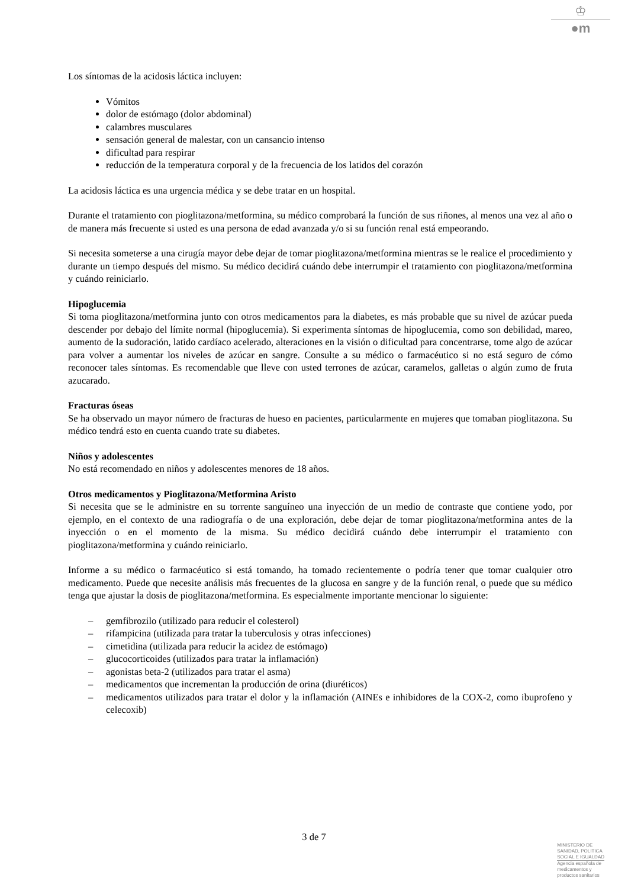♔
●m
Los síntomas de la acidosis láctica incluyen:
Vómitos
dolor de estómago (dolor abdominal)
calambres musculares
sensación general de malestar, con un cansancio intenso
dificultad para respirar
reducción de la temperatura corporal y de la frecuencia de los latidos del corazón
La acidosis láctica es una urgencia médica y se debe tratar en un hospital.
Durante el tratamiento con pioglitazona/metformina, su médico comprobará la función de sus riñones, al menos una vez al año o de manera más frecuente si usted es una persona de edad avanzada y/o si su función renal está empeorando.
Si necesita someterse a una cirugía mayor debe dejar de tomar pioglitazona/metformina mientras se le realice el procedimiento y durante un tiempo después del mismo. Su médico decidirá cuándo debe interrumpir el tratamiento con pioglitazona/metformina y cuándo reiniciarlo.
Hipoglucemia
Si toma pioglitazona/metformina junto con otros medicamentos para la diabetes, es más probable que su nivel de azúcar pueda descender por debajo del límite normal (hipoglucemia). Si experimenta síntomas de hipoglucemia, como son debilidad, mareo, aumento de la sudoración, latido cardíaco acelerado, alteraciones en la visión o dificultad para concentrarse, tome algo de azúcar para volver a aumentar los niveles de azúcar en sangre. Consulte a su médico o farmacéutico si no está seguro de cómo reconocer tales síntomas. Es recomendable que lleve con usted terrones de azúcar, caramelos, galletas o algún zumo de fruta azucarado.
Fracturas óseas
Se ha observado un mayor número de fracturas de hueso en pacientes, particularmente en mujeres que tomaban pioglitazona. Su médico tendrá esto en cuenta cuando trate su diabetes.
Niños y adolescentes
No está recomendado en niños y adolescentes menores de 18 años.
Otros medicamentos y Pioglitazona/Metformina Aristo
Si necesita que se le administre en su torrente sanguíneo una inyección de un medio de contraste que contiene yodo, por ejemplo, en el contexto de una radiografía o de una exploración, debe dejar de tomar pioglitazona/metformina antes de la inyección o en el momento de la misma. Su médico decidirá cuándo debe interrumpir el tratamiento con pioglitazona/metformina y cuándo reiniciarlo.
Informe a su médico o farmacéutico si está tomando, ha tomado recientemente o podría tener que tomar cualquier otro medicamento. Puede que necesite análisis más frecuentes de la glucosa en sangre y de la función renal, o puede que su médico tenga que ajustar la dosis de pioglitazona/metformina. Es especialmente importante mencionar lo siguiente:
– gemfibrozilo (utilizado para reducir el colesterol)
– rifampicina (utilizada para tratar la tuberculosis y otras infecciones)
– cimetidina (utilizada para reducir la acidez de estómago)
– glucocorticoides (utilizados para tratar la inflamación)
– agonistas beta-2 (utilizados para tratar el asma)
– medicamentos que incrementan la producción de orina (diuréticos)
– medicamentos utilizados para tratar el dolor y la inflamación (AINEs e inhibidores de la COX-2, como ibuprofeno y celecoxib)
3 de 7
MINISTERIO DE
SANIDAD, POLITICA
SOCIAL E IGUALDAD
Agencia española de
medicamentos y
productos sanitarios